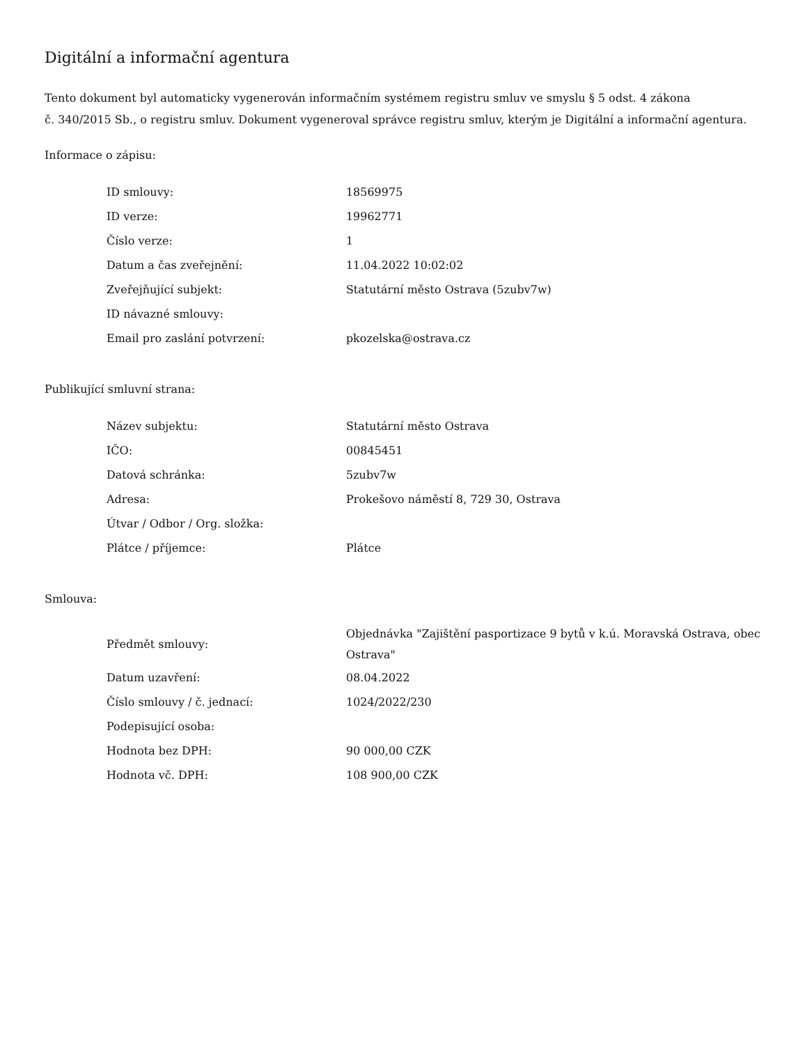Digitální a informační agentura
Tento dokument byl automaticky vygenerován informačním systémem registru smluv ve smyslu § 5 odst. 4 zákona
č. 340/2015 Sb., o registru smluv. Dokument vygeneroval správce registru smluv, kterým je Digitální a informační agentura.
Informace o zápisu:
| ID smlouvy: | 18569975 |
| ID verze: | 19962771 |
| Číslo verze: | 1 |
| Datum a čas zveřejnění: | 11.04.2022 10:02:02 |
| Zveřejňující subjekt: | Statutární město Ostrava (5zubv7w) |
| ID návazné smlouvy: | |
| Email pro zaslání potvrzení: | pkozelska@ostrava.cz |
Publikující smluvní strana:
| Název subjektu: | Statutární město Ostrava |
| IČO: | 00845451 |
| Datová schránka: | 5zubv7w |
| Adresa: | Prokešovo náměstí 8, 729 30, Ostrava |
| Útvar / Odbor / Org. složka: | |
| Plátce / příjemce: | Plátce |
Smlouva:
| Předmět smlouvy: | Objednávka "Zajištění pasportizace 9 bytů v k.ú. Moravská Ostrava, obec Ostrava" |
| Datum uzavření: | 08.04.2022 |
| Číslo smlouvy / č. jednací: | 1024/2022/230 |
| Podepisující osoba: | |
| Hodnota bez DPH: | 90 000,00 CZK |
| Hodnota vč. DPH: | 108 900,00 CZK |